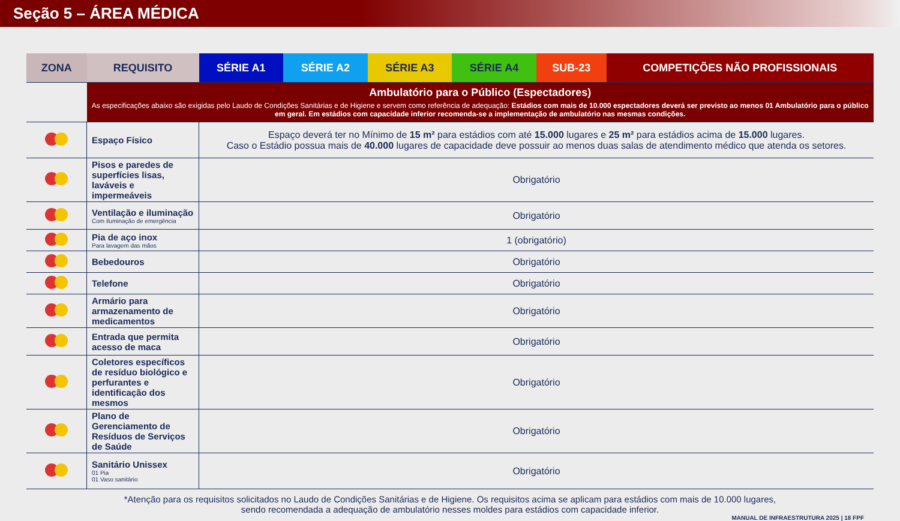Seção 5 – ÁREA MÉDICA
| ZONA | REQUISITO | SÉRIE A1 | SÉRIE A2 | SÉRIE A3 | SÉRIE A4 | SUB-23 | COMPETIÇÕES NÃO PROFISSIONAIS |
| --- | --- | --- | --- | --- | --- | --- | --- |
| | Ambulatório para o Público (Espectadores) As especificações abaixo são exigidas pelo Laudo de Condições Sanitárias e de Higiene e servem como referência de adequação: Estádios com mais de 10.000 espectadores deverá ser previsto ao menos 01 Ambulatório para o público em geral. Em estádios com capacidade inferior recomenda-se a implementação de ambulatório nas mesmas condições. | | | | | | |
| | Espaço Físico | Espaço deverá ter no Mínimo de 15 m² para estádios com até 15.000 lugares e 25 m² para estádios acima de 15.000 lugares. Caso o Estádio possua mais de 40.000 lugares de capacidade deve possuir ao menos duas salas de atendimento médico que atenda os setores. | | | | | |
| | Pisos e paredes de superfícies lisas, laváveis e impermeáveis | Obrigatório | | | | | |
| | Ventilação e iluminação Com iluminação de emergência | Obrigatório | | | | | |
| | Pia de aço inox Para lavagem das mãos | 1 (obrigatório) | | | | | |
| | Bebedouros | Obrigatório | | | | | |
| | Telefone | Obrigatório | | | | | |
| | Armário para armazenamento de medicamentos | Obrigatório | | | | | |
| | Entrada que permita acesso de maca | Obrigatório | | | | | |
| | Coletores específicos de resíduo biológico e perfurantes e identificação dos mesmos | Obrigatório | | | | | |
| | Plano de Gerenciamento de Resíduos de Serviços de Saúde | Obrigatório | | | | | |
| | Sanitário Unissex 01 Pia 01 Vaso sanitário | Obrigatório | | | | | |
*Atenção para os requisitos solicitados no Laudo de Condições Sanitárias e de Higiene. Os requisitos acima se aplicam para estádios com mais de 10.000 lugares,
sendo recomendada a adequação de ambulatório nesses moldes para estádios com capacidade inferior.
MANUAL DE INFRAESTRUTURA 2025 | 18 FPF